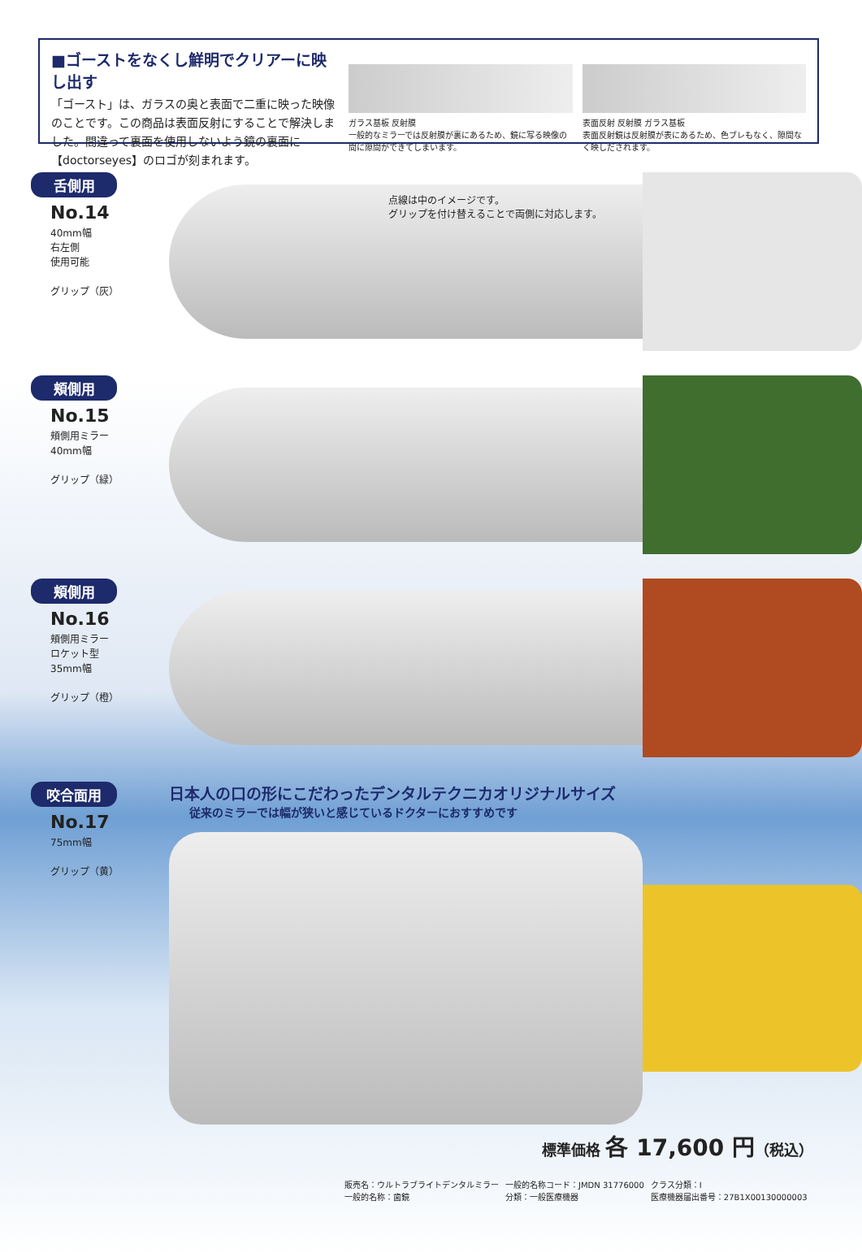■ゴーストをなくし鮮明でクリアーに映し出す
「ゴースト」は、ガラスの奥と表面で二重に映った映像のことです。この商品は表面反射にすることで解決しました。間違って裏面を使用しないよう鏡の裏面に【doctorseyes】のロゴが刻まれます。
ガラス基板 反射膜
一般的なミラーでは反射膜が裏にあるため、鏡に写る映像の間に隙間ができてしまいます。
表面反射 反射膜 ガラス基板
表面反射鏡は反射膜が表にあるため、色ブレもなく、隙間なく映しだされます。
舌側用
No.14
40mm幅
右左側
使用可能
グリップ（灰）
点線は中のイメージです。
グリップを付け替えることで両側に対応します。
頬側用
No.15
頬側用ミラー
40mm幅
グリップ（緑）
頬側用
No.16
頬側用ミラー
ロケット型
35mm幅
グリップ（橙）
咬合面用
No.17
75mm幅
グリップ（黄）
日本人の口の形にこだわったデンタルテクニカオリジナルサイズ
従来のミラーでは幅が狭いと感じているドクターにおすすめです
標準価格 各 17,600 円（税込）
| 販売名：ウルトラブライトデンタルミラー | 一般的名称コード：JMDN 31776000 | クラス分類：I |
| 一般的名称：歯鏡 | 分類：一般医療機器 | 医療機器届出番号：27B1X00130000003 |